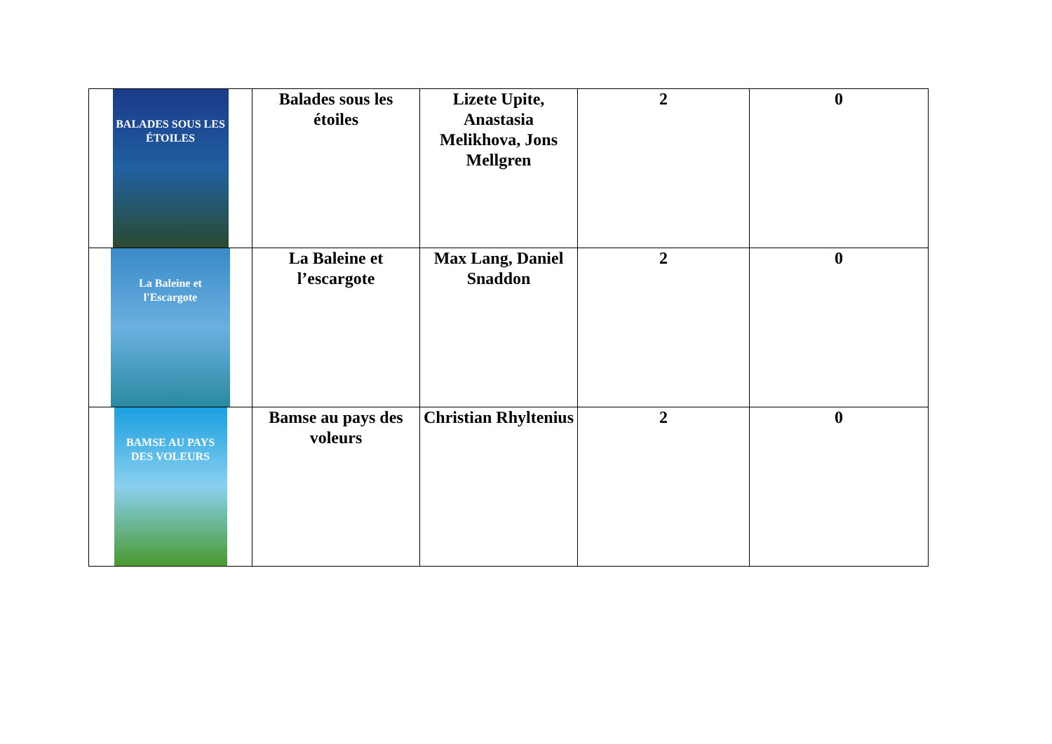| BALADES SOUS LES ÉTOILES | Balades sous les étoiles | Lizete Upite, Anastasia Melikhova, Jons Mellgren | 2 | 0 |
| La Baleine et l'Escargote | La Baleine et l’escargote | Max Lang, Daniel Snaddon | 2 | 0 |
| BAMSE AU PAYS DES VOLEURS | Bamse au pays des voleurs | Christian Rhyltenius | 2 | 0 |